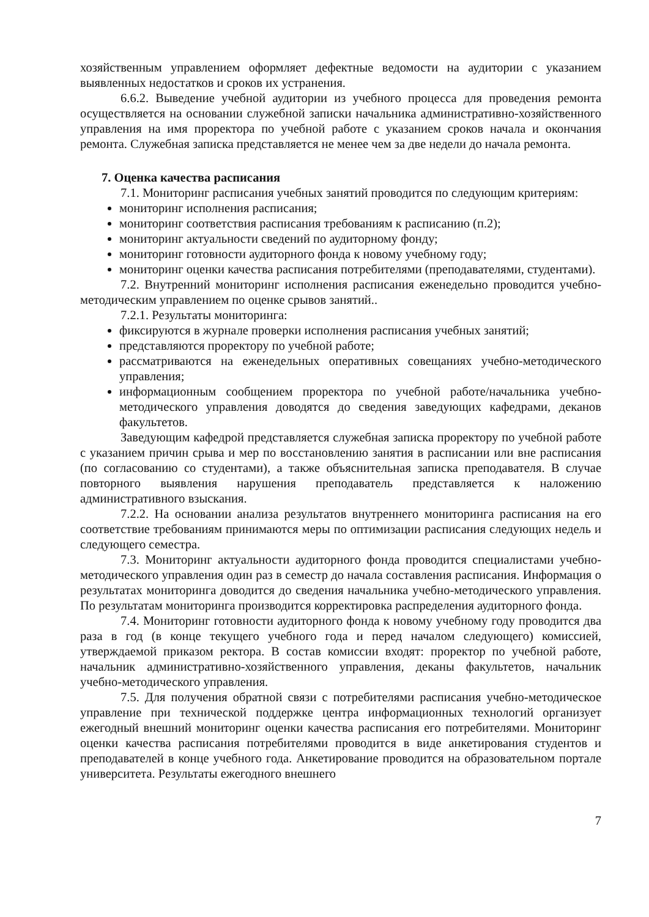хозяйственным управлением оформляет дефектные ведомости на аудитории с указанием выявленных недостатков и сроков их устранения.
6.6.2. Выведение учебной аудитории из учебного процесса для проведения ремонта осуществляется на основании служебной записки начальника административно-хозяйственного управления на имя проректора по учебной работе с указанием сроков начала и окончания ремонта. Служебная записка представляется не менее чем за две недели до начала ремонта.
7. Оценка качества расписания
7.1. Мониторинг расписания учебных занятий проводится по следующим критериям:
мониторинг исполнения расписания;
мониторинг соответствия расписания требованиям к расписанию (п.2);
мониторинг актуальности сведений по аудиторному фонду;
мониторинг готовности аудиторного фонда к новому учебному году;
мониторинг оценки качества расписания потребителями (преподавателями, студентами).
7.2. Внутренний мониторинг исполнения расписания еженедельно проводится учебно-методическим управлением по оценке срывов занятий..
7.2.1. Результаты мониторинга:
фиксируются в журнале проверки исполнения расписания учебных занятий;
представляются проректору по учебной работе;
рассматриваются на еженедельных оперативных совещаниях учебно-методического управления;
информационным сообщением проректора по учебной работе/начальника учебно-методического управления доводятся до сведения заведующих кафедрами, деканов факультетов.
Заведующим кафедрой представляется служебная записка проректору по учебной работе с указанием причин срыва и мер по восстановлению занятия в расписании или вне расписания (по согласованию со студентами), а также объяснительная записка преподавателя. В случае повторного выявления нарушения преподаватель представляется к наложению административного взыскания.
7.2.2. На основании анализа результатов внутреннего мониторинга расписания на его соответствие требованиям принимаются меры по оптимизации расписания следующих недель и следующего семестра.
7.3. Мониторинг актуальности аудиторного фонда проводится специалистами учебно-методического управления один раз в семестр до начала составления расписания. Информация о результатах мониторинга доводится до сведения начальника учебно-методического управления. По результатам мониторинга производится корректировка распределения аудиторного фонда.
7.4. Мониторинг готовности аудиторного фонда к новому учебному году проводится два раза в год (в конце текущего учебного года и перед началом следующего) комиссией, утверждаемой приказом ректора. В состав комиссии входят: проректор по учебной работе, начальник административно-хозяйственного управления, деканы факультетов, начальник учебно-методического управления.
7.5. Для получения обратной связи с потребителями расписания учебно-методическое управление при технической поддержке центра информационных технологий организует ежегодный внешний мониторинг оценки качества расписания его потребителями. Мониторинг оценки качества расписания потребителями проводится в виде анкетирования студентов и преподавателей в конце учебного года. Анкетирование проводится на образовательном портале университета. Результаты ежегодного внешнего
7